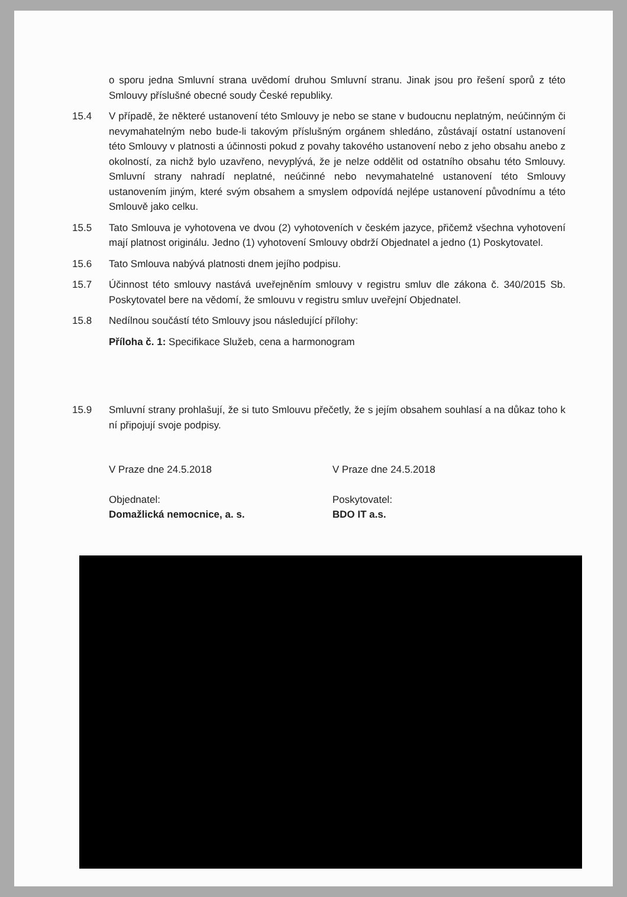o sporu jedna Smluvní strana uvědomí druhou Smluvní stranu. Jinak jsou pro řešení sporů z této Smlouvy příslušné obecné soudy České republiky.
15.4 V případě, že některé ustanovení této Smlouvy je nebo se stane v budoucnu neplatným, neúčinným či nevymahatelným nebo bude-li takovým příslušným orgánem shledáno, zůstávají ostatní ustanovení této Smlouvy v platnosti a účinnosti pokud z povahy takového ustanovení nebo z jeho obsahu anebo z okolností, za nichž bylo uzavřeno, nevyplývá, že je nelze oddělit od ostatního obsahu této Smlouvy. Smluvní strany nahradí neplatné, neúčinné nebo nevymahatelné ustanovení této Smlouvy ustanovením jiným, které svým obsahem a smyslem odpovídá nejlépe ustanovení původnímu a této Smlouvě jako celku.
15.5 Tato Smlouva je vyhotovena ve dvou (2) vyhotoveních v českém jazyce, přičemž všechna vyhotovení mají platnost originálu. Jedno (1) vyhotovení Smlouvy obdrží Objednatel a jedno (1) Poskytovatel.
15.6 Tato Smlouva nabývá platnosti dnem jejího podpisu.
15.7 Účinnost této smlouvy nastává uveřejněním smlouvy v registru smluv dle zákona č. 340/2015 Sb. Poskytovatel bere na vědomí, že smlouvu v registru smluv uveřejní Objednatel.
15.8 Nedílnou součástí této Smlouvy jsou následující přílohy:
Příloha č. 1: Specifikace Služeb, cena a harmonogram
15.9 Smluvní strany prohlašují, že si tuto Smlouvu přečetly, že s jejím obsahem souhlasí a na důkaz toho k ní připojují svoje podpisy.
V Praze dne 24.5.2018 V Praze dne 24.5.2018
Objednatel:
Domažlická nemocnice, a. s.
Poskytovatel:
BDO IT a.s.